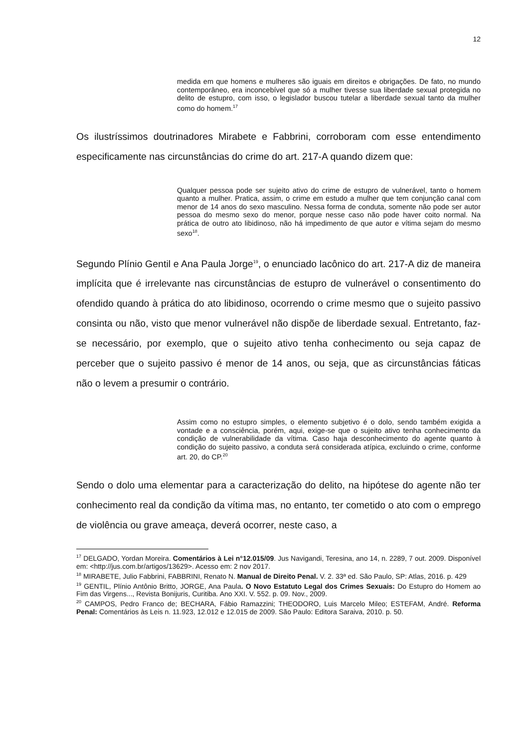12
medida em que homens e mulheres são iguais em direitos e obrigações. De fato, no mundo contemporâneo, era inconcebível que só a mulher tivesse sua liberdade sexual protegida no delito de estupro, com isso, o legislador buscou tutelar a liberdade sexual tanto da mulher como do homem.<sup>17</sup>
Os ilustríssimos doutrinadores Mirabete e Fabbrini, corroboram com esse entendimento especificamente nas circunstâncias do crime do art. 217-A quando dizem que:
Qualquer pessoa pode ser sujeito ativo do crime de estupro de vulnerável, tanto o homem quanto a mulher. Pratica, assim, o crime em estudo a mulher que tem conjunção canal com menor de 14 anos do sexo masculino. Nessa forma de conduta, somente não pode ser autor pessoa do mesmo sexo do menor, porque nesse caso não pode haver coito normal. Na prática de outro ato libidinoso, não há impedimento de que autor e vítima sejam do mesmo sexo<sup>18</sup>.
Segundo Plínio Gentil e Ana Paula Jorge<sup>19</sup>, o enunciado lacônico do art. 217-A diz de maneira implícita que é irrelevante nas circunstâncias de estupro de vulnerável o consentimento do ofendido quando à prática do ato libidinoso, ocorrendo o crime mesmo que o sujeito passivo consinta ou não, visto que menor vulnerável não dispõe de liberdade sexual. Entretanto, faz-se necessário, por exemplo, que o sujeito ativo tenha conhecimento ou seja capaz de perceber que o sujeito passivo é menor de 14 anos, ou seja, que as circunstâncias fáticas não o levem a presumir o contrário.
Assim como no estupro simples, o elemento subjetivo é o dolo, sendo também exigida a vontade e a consciência, porém, aqui, exige-se que o sujeito ativo tenha conhecimento da condição de vulnerabilidade da vítima. Caso haja desconhecimento do agente quanto à condição do sujeito passivo, a conduta será considerada atípica, excluindo o crime, conforme art. 20, do CP.<sup>20</sup>
Sendo o dolo uma elementar para a caracterização do delito, na hipótese do agente não ter conhecimento real da condição da vítima mas, no entanto, ter cometido o ato com o emprego de violência ou grave ameaça, deverá ocorrer, neste caso, a
<sup>17</sup> DELGADO, Yordan Moreira. Comentários à Lei n°12.015/09. Jus Navigandi, Teresina, ano 14, n. 2289, 7 out. 2009. Disponível em: <http://jus.com.br/artigos/13629>. Acesso em: 2 nov 2017.
<sup>18</sup> MIRABETE, Julio Fabbrini, FABBRINI, Renato N. Manual de Direito Penal. V. 2. 33ª ed. São Paulo, SP: Atlas, 2016. p. 429
<sup>19</sup> GENTIL, Plínio Antônio Britto, JORGE, Ana Paula. O Novo Estatuto Legal dos Crimes Sexuais: Do Estupro do Homem ao Fim das Virgens..., Revista Bonijuris, Curitiba. Ano XXI. V. 552. p. 09. Nov., 2009.
<sup>20</sup> CAMPOS, Pedro Franco de; BECHARA, Fábio Ramazzini; THEODORO, Luis Marcelo Mileo; ESTEFAM, André. Reforma Penal: Comentários às Leis n. 11.923, 12.012 e 12.015 de 2009. São Paulo: Editora Saraiva, 2010. p. 50.